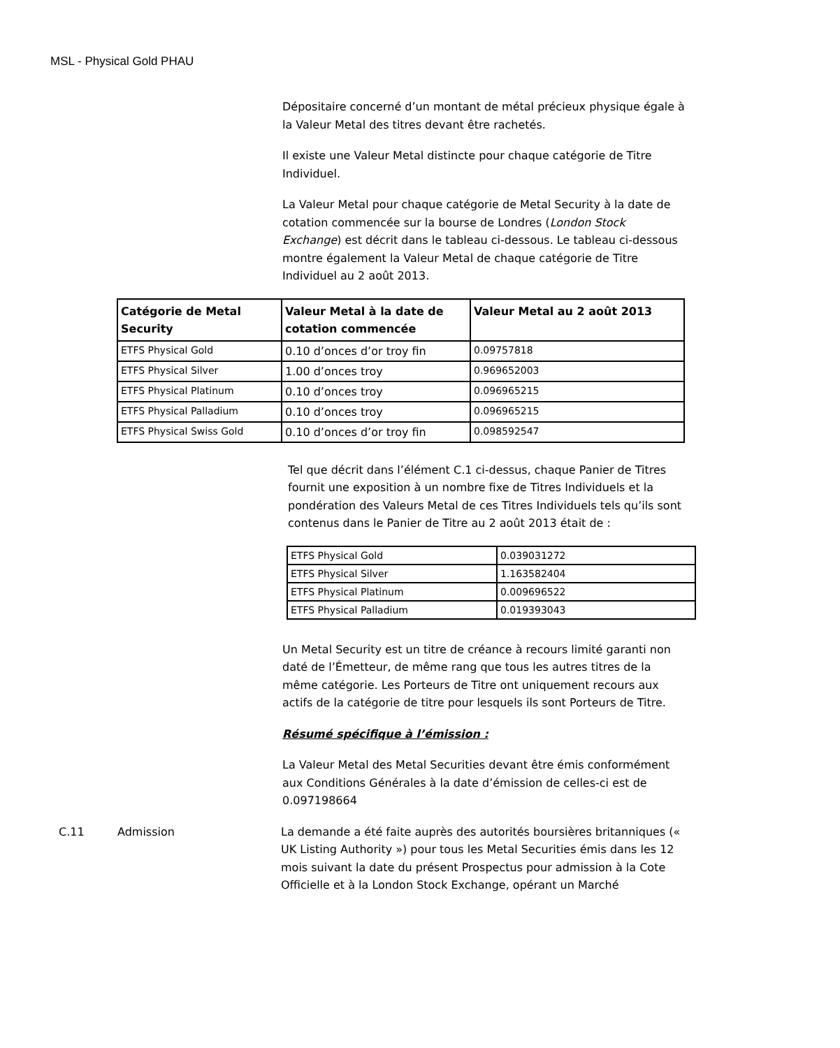MSL - Physical Gold PHAU
Dépositaire concerné d’un montant de métal précieux physique égale à la Valeur Metal des titres devant être rachetés.
Il existe une Valeur Metal distincte pour chaque catégorie de Titre Individuel.
La Valeur Metal pour chaque catégorie de Metal Security à la date de cotation commencée sur la bourse de Londres (London Stock Exchange) est décrit dans le tableau ci-dessous. Le tableau ci-dessous montre également la Valeur Metal de chaque catégorie de Titre Individuel au 2 août 2013.
| Catégorie de Metal Security | Valeur Metal à la date de cotation commencée | Valeur Metal au 2 août 2013 |
| --- | --- | --- |
| ETFS Physical Gold | 0.10 d’onces d’or troy fin | 0.09757818 |
| ETFS Physical Silver | 1.00 d’onces troy | 0.969652003 |
| ETFS Physical Platinum | 0.10 d’onces troy | 0.096965215 |
| ETFS Physical Palladium | 0.10 d’onces troy | 0.096965215 |
| ETFS Physical Swiss Gold | 0.10 d’onces d’or troy fin | 0.098592547 |
Tel que décrit dans l’élément C.1 ci-dessus, chaque Panier de Titres fournit une exposition à un nombre fixe de Titres Individuels et la pondération des Valeurs Metal de ces Titres Individuels tels qu’ils sont contenus dans le Panier de Titre au 2 août 2013 était de :
| ETFS Physical Gold | 0.039031272 |
| ETFS Physical Silver | 1.163582404 |
| ETFS Physical Platinum | 0.009696522 |
| ETFS Physical Palladium | 0.019393043 |
Un Metal Security est un titre de créance à recours limité garanti non daté de l’Émetteur, de même rang que tous les autres titres de la même catégorie. Les Porteurs de Titre ont uniquement recours aux actifs de la catégorie de titre pour lesquels ils sont Porteurs de Titre.
Résumé spécifique à l’émission :
La Valeur Metal des Metal Securities devant être émis conformément aux Conditions Générales à la date d’émission de celles-ci est de 0.097198664
C.11 Admission La demande a été faite auprès des autorités boursières britanniques (« UK Listing Authority ») pour tous les Metal Securities émis dans les 12 mois suivant la date du présent Prospectus pour admission à la Cote Officielle et à la London Stock Exchange, opérant un Marché